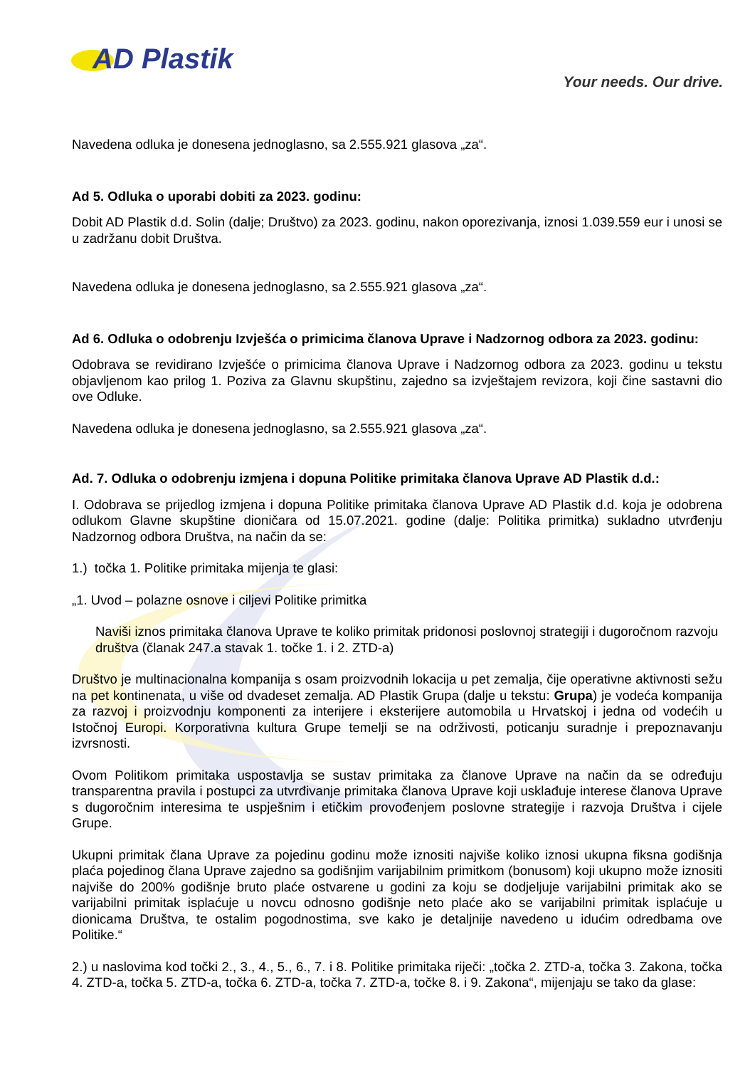AD Plastik
Your needs. Our drive.
Navedena odluka je donesena jednoglasno, sa 2.555.921 glasova „za“.
Ad 5. Odluka o uporabi dobiti za 2023. godinu:
Dobit AD Plastik d.d. Solin (dalje; Društvo) za 2023. godinu, nakon oporezivanja, iznosi 1.039.559 eur i unosi se u zadržanu dobit Društva.
Navedena odluka je donesena jednoglasno, sa 2.555.921 glasova „za“.
Ad 6. Odluka o odobrenju Izvješća o primicima članova Uprave i Nadzornog odbora za 2023. godinu:
Odobrava se revidirano Izvješće o primicima članova Uprave i Nadzornog odbora za 2023. godinu u tekstu objavljenom kao prilog 1. Poziva za Glavnu skupštinu, zajedno sa izvještajem revizora, koji čine sastavni dio ove Odluke.
Navedena odluka je donesena jednoglasno, sa 2.555.921 glasova „za“.
Ad. 7. Odluka o odobrenju izmjena i dopuna Politike primitaka članova Uprave AD Plastik d.d.:
I. Odobrava se prijedlog izmjena i dopuna Politike primitaka članova Uprave AD Plastik d.d. koja je odobrena odlukom Glavne skupštine dioničara od 15.07.2021. godine (dalje: Politika primitka) sukladno utvrđenju Nadzornog odbora Društva, na način da se:
1.) točka 1. Politike primitaka mijenja te glasi:
„1. Uvod – polazne osnove i ciljevi Politike primitka
Naviši iznos primitaka članova Uprave te koliko primitak pridonosi poslovnoj strategiji i dugoročnom razvoju društva (članak 247.a stavak 1. točke 1. i 2. ZTD-a)
Društvo je multinacionalna kompanija s osam proizvodnih lokacija u pet zemalja, čije operativne aktivnosti sežu na pet kontinenata, u više od dvadeset zemalja. AD Plastik Grupa (dalje u tekstu: Grupa) je vodeća kompanija za razvoj i proizvodnju komponenti za interijere i eksterijere automobila u Hrvatskoj i jedna od vodećih u Istočnoj Europi. Korporativna kultura Grupe temelji se na održivosti, poticanju suradnje i prepoznavanju izvrsnosti.
Ovom Politikom primitaka uspostavlja se sustav primitaka za članove Uprave na način da se određuju transparentna pravila i postupci za utvrđivanje primitaka članova Uprave koji usklađuje interese članova Uprave s dugoročnim interesima te uspješnim i etičkim provođenjem poslovne strategije i razvoja Društva i cijele Grupe.
Ukupni primitak člana Uprave za pojedinu godinu može iznositi najviše koliko iznosi ukupna fiksna godišnja plaća pojedinog člana Uprave zajedno sa godišnjim varijabilnim primitkom (bonusom) koji ukupno može iznositi najviše do 200% godišnje bruto plaće ostvarene u godini za koju se dodjeljuje varijabilni primitak ako se varijabilni primitak isplaćuje u novcu odnosno godišnje neto plaće ako se varijabilni primitak isplaćuje u dionicama Društva, te ostalim pogodnostima, sve kako je detaljnije navedeno u idućim odredbama ove Politike.“
2.) u naslovima kod točki 2., 3., 4., 5., 6., 7. i 8. Politike primitaka riječi: „točka 2. ZTD-a, točka 3. Zakona, točka 4. ZTD-a, točka 5. ZTD-a, točka 6. ZTD-a, točka 7. ZTD-a, točke 8. i 9. Zakona“, mijenjaju se tako da glase: